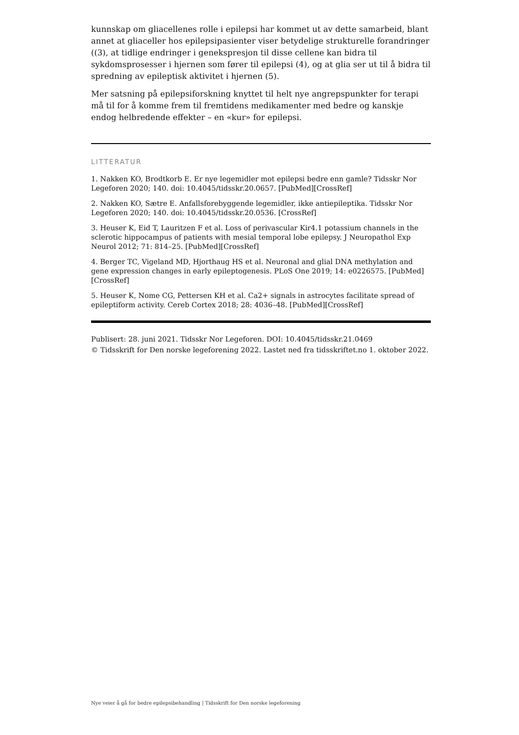kunnskap om gliacellenes rolle i epilepsi har kommet ut av dette samarbeid, blant annet at gliaceller hos epilepsipasienter viser betydelige strukturelle forandringer ((3), at tidlige endringer i genekspresjon til disse cellene kan bidra til sykdomsprosesser i hjernen som fører til epilepsi (4), og at glia ser ut til å bidra til spredning av epileptisk aktivitet i hjernen (5).
Mer satsning på epilepsiforskning knyttet til helt nye angrepspunkter for terapi må til for å komme frem til fremtidens medikamenter med bedre og kanskje endog helbredende effekter – en «kur» for epilepsi.
LITTERATUR
1. Nakken KO, Brodtkorb E. Er nye legemidler mot epilepsi bedre enn gamle? Tidsskr Nor Legeforen 2020; 140. doi: 10.4045/tidsskr.20.0657. [PubMed][CrossRef]
2. Nakken KO, Sætre E. Anfallsforebyggende legemidler, ikke antiepileptika. Tidsskr Nor Legeforen 2020; 140. doi: 10.4045/tidsskr.20.0536. [CrossRef]
3. Heuser K, Eid T, Lauritzen F et al. Loss of perivascular Kir4.1 potassium channels in the sclerotic hippocampus of patients with mesial temporal lobe epilepsy. J Neuropathol Exp Neurol 2012; 71: 814–25. [PubMed][CrossRef]
4. Berger TC, Vigeland MD, Hjorthaug HS et al. Neuronal and glial DNA methylation and gene expression changes in early epileptogenesis. PLoS One 2019; 14: e0226575. [PubMed][CrossRef]
5. Heuser K, Nome CG, Pettersen KH et al. Ca2+ signals in astrocytes facilitate spread of epileptiform activity. Cereb Cortex 2018; 28: 4036–48. [PubMed][CrossRef]
Publisert: 28. juni 2021. Tidsskr Nor Legeforen. DOI: 10.4045/tidsskr.21.0469
© Tidsskrift for Den norske legeforening 2022. Lastet ned fra tidsskriftet.no 1. oktober 2022.
Nye veier å gå for bedre epilepsibehandling | Tidsskrift for Den norske legeforening